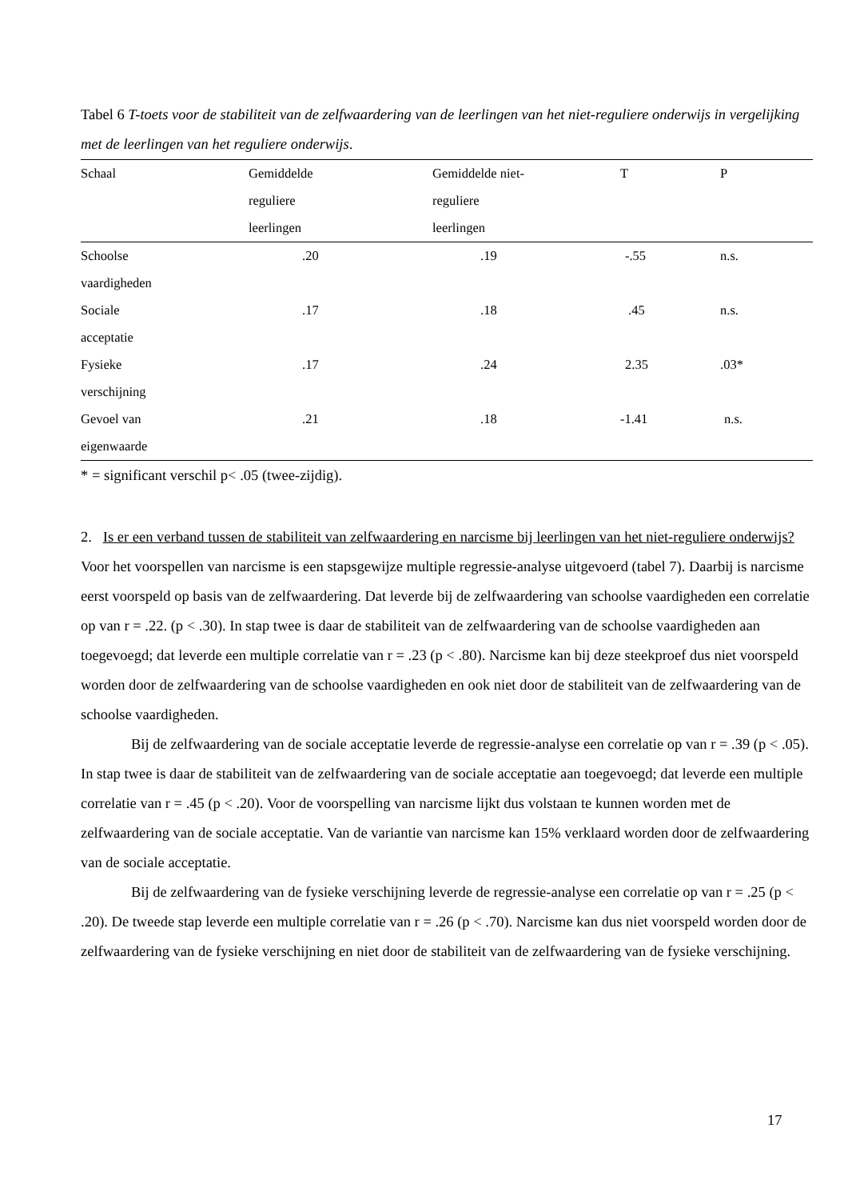Tabel 6 T-toets voor de stabiliteit van de zelfwaardering van de leerlingen van het niet-reguliere onderwijs in vergelijking met de leerlingen van het reguliere onderwijs.
| Schaal | Gemiddelde reguliere leerlingen | Gemiddelde niet- reguliere leerlingen | T | P |
| --- | --- | --- | --- | --- |
| Schoolse vaardigheden | .20 | .19 | -.55 | n.s. |
| Sociale acceptatie | .17 | .18 | .45 | n.s. |
| Fysieke verschijning | .17 | .24 | 2.35 | .03* |
| Gevoel van eigenwaarde | .21 | .18 | -1.41 | n.s. |
* = significant verschil p< .05 (twee-zijdig).
2. Is er een verband tussen de stabiliteit van zelfwaardering en narcisme bij leerlingen van het niet-reguliere onderwijs?
Voor het voorspellen van narcisme is een stapsgewijze multiple regressie-analyse uitgevoerd (tabel 7). Daarbij is narcisme eerst voorspeld op basis van de zelfwaardering. Dat leverde bij de zelfwaardering van schoolse vaardigheden een correlatie op van r = .22. (p < .30). In stap twee is daar de stabiliteit van de zelfwaardering van de schoolse vaardigheden aan toegevoegd; dat leverde een multiple correlatie van r = .23 (p < .80). Narcisme kan bij deze steekproef dus niet voorspeld worden door de zelfwaardering van de schoolse vaardigheden en ook niet door de stabiliteit van de zelfwaardering van de schoolse vaardigheden.
Bij de zelfwaardering van de sociale acceptatie leverde de regressie-analyse een correlatie op van r = .39 (p < .05). In stap twee is daar de stabiliteit van de zelfwaardering van de sociale acceptatie aan toegevoegd; dat leverde een multiple correlatie van r = .45 (p < .20). Voor de voorspelling van narcisme lijkt dus volstaan te kunnen worden met de zelfwaardering van de sociale acceptatie. Van de variantie van narcisme kan 15% verklaard worden door de zelfwaardering van de sociale acceptatie.
Bij de zelfwaardering van de fysieke verschijning leverde de regressie-analyse een correlatie op van r = .25 (p < .20). De tweede stap leverde een multiple correlatie van r = .26 (p < .70). Narcisme kan dus niet voorspeld worden door de zelfwaardering van de fysieke verschijning en niet door de stabiliteit van de zelfwaardering van de fysieke verschijning.
17